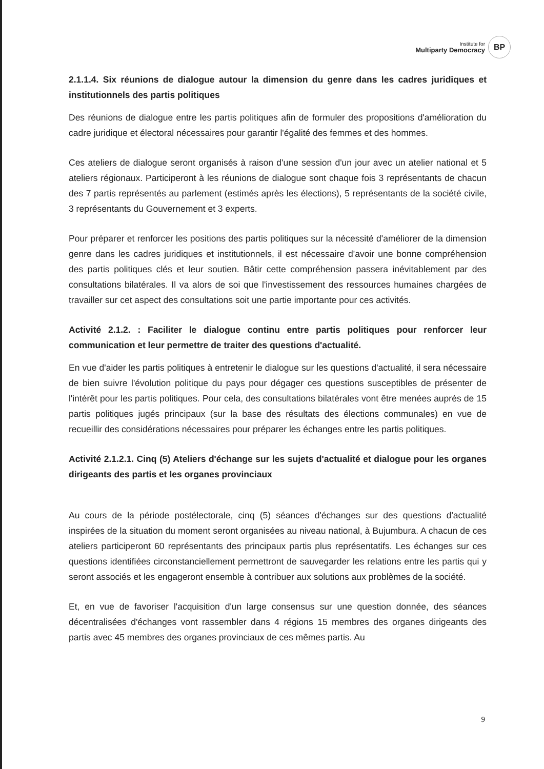Institute for
Multiparty Democracy
BP
2.1.1.4. Six réunions de dialogue autour la dimension du genre dans les cadres juridiques et institutionnels des partis politiques
Des réunions de dialogue entre les partis politiques afin de formuler des propositions d'amélioration du cadre juridique et électoral nécessaires pour garantir l'égalité des femmes et des hommes.
Ces ateliers de dialogue seront organisés à raison d'une session d'un jour avec un atelier national et 5 ateliers régionaux. Participeront à les réunions de dialogue sont chaque fois 3 représentants de chacun des 7 partis représentés au parlement (estimés après les élections), 5 représentants de la société civile, 3 représentants du Gouvernement et 3 experts.
Pour préparer et renforcer les positions des partis politiques sur la nécessité d'améliorer de la dimension genre dans les cadres juridiques et institutionnels, il est nécessaire d'avoir une bonne compréhension des partis politiques clés et leur soutien. Bâtir cette compréhension passera inévitablement par des consultations bilatérales. Il va alors de soi que l'investissement des ressources humaines chargées de travailler sur cet aspect des consultations soit une partie importante pour ces activités.
Activité 2.1.2. : Faciliter le dialogue continu entre partis politiques pour renforcer leur communication et leur permettre de traiter des questions d'actualité.
En vue d'aider les partis politiques à entretenir le dialogue sur les questions d'actualité, il sera nécessaire de bien suivre l'évolution politique du pays pour dégager ces questions susceptibles de présenter de l'intérêt pour les partis politiques. Pour cela, des consultations bilatérales vont être menées auprès de 15 partis politiques jugés principaux (sur la base des résultats des élections communales) en vue de recueillir des considérations nécessaires pour préparer les échanges entre les partis politiques.
Activité 2.1.2.1. Cinq (5) Ateliers d'échange sur les sujets d'actualité et dialogue pour les organes dirigeants des partis et les organes provinciaux
Au cours de la période postélectorale, cinq (5) séances d'échanges sur des questions d'actualité inspirées de la situation du moment seront organisées au niveau national, à Bujumbura. A chacun de ces ateliers participeront 60 représentants des principaux partis plus représentatifs. Les échanges sur ces questions identifiées circonstanciellement permettront de sauvegarder les relations entre les partis qui y seront associés et les engageront ensemble à contribuer aux solutions aux problèmes de la société.
Et, en vue de favoriser l'acquisition d'un large consensus sur une question donnée, des séances décentralisées d'échanges vont rassembler dans 4 régions 15 membres des organes dirigeants des partis avec 45 membres des organes provinciaux de ces mêmes partis. Au
9